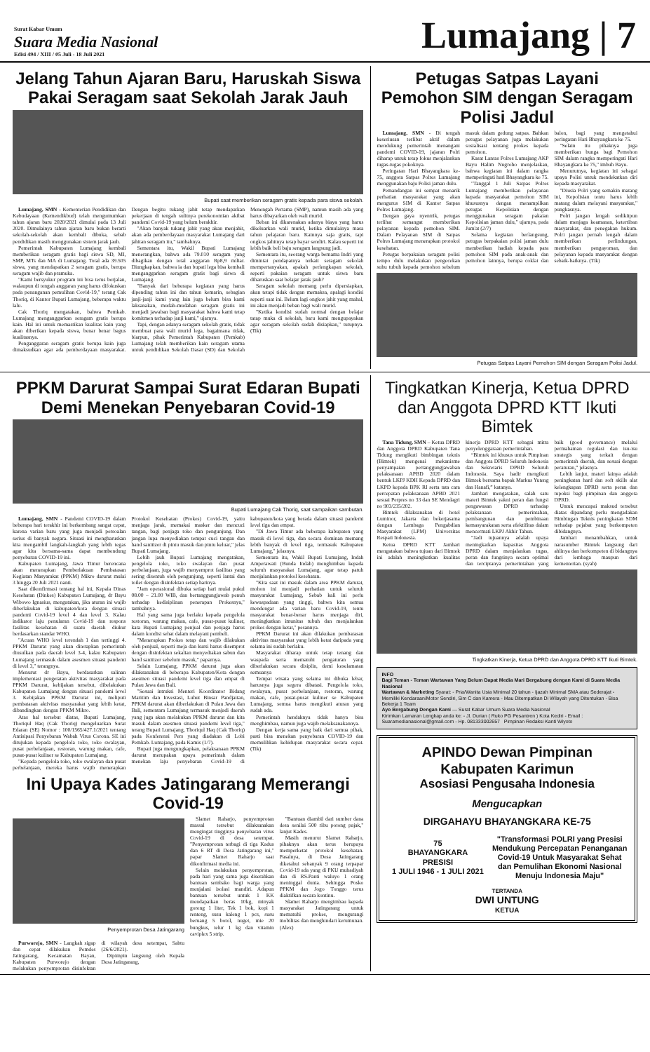Surat Kabar Umum
Suara Media Nasional
Edisi 494 / XIII / 05 Juli - 18 Juli 2021
Lumajang | 7
Jelang Tahun Ajaran Baru, Haruskah Siswa Pakai Seragam saat Sekolah Jarak Jauh
Bupati saat memberikan seragam gratis kepada para siswa sekolah.
Lumajang, SMN - Kementerian Pendidikan dan Kebudayaan (Kemendikbud) telah mengumumkan tahun ajaran baru 2020/2021 dimulai pada 13 Juli 2020. Dimulainya tahun ajaran baru bukan berarti sekolah-sekolah akan kembali dibuka, sebab pendidikan masih menggunakan sistem jarak jauh.
Pemerintah Kabupaten Lumajang kembali memberikan seragam gratis bagi siswa SD, MI, SMP, MTs dan MA di Lumajang. Total ada 39.505 siswa, yang mendapatkan 2 seragam gratis, berupa seragam wajib dan pramuka.
"Kami bersyukur program ini bisa terus berjalan, walaupun di tengah anggaran yang harus difokuskan pada penanganan pemulihan Covid-19," terang Cak Thoriq, di Kantor Bupati Lumajang, beberapa waktu lalu.
Cak Thoriq mengatakan, bahwa Pemkab. Lumajang menganggarkan seragam gratis berupa kain. Hal ini untuk memastikan kualitas kain yang akan diberikan kepada siswa, benar benar bagus kualitasnya.
Penganggaran seragam gratis berupa kain juga dimaksudkan agar ada pemberdayaan masyarakat. Dengan begitu tukang jahit tetap mendapatkan pekerjaan di tengah sulitnya perekonomian akibat pandemi Covid-19 yang belum berakhir.
"Akan banyak tukang jahit yang akan menjahit, akan ada pemberdayaan masyarakat Lumajang dari jahitan seragam itu," tambahnya.
Sementara itu, Wakil Bupati Lumajang menerangkan, bahwa ada 79.010 seragam yang dibagikan dengan total anggaran Rp8,9 miliar. Diungkapkan, bahwa ia dan bupati lega bisa kembali menganggarkan seragam gratis bagi siswa di Lumajang.
"Banyak dari beberapa kegiatan yang harus dipending tahun ini dan tahun kemarin, sebagian janji-janji kami yang lain juga belum bisa kami laksanakan, mudah-mudahan seragam gratis ini menjadi jawaban bagi masyarakat bahwa kami tetap komitmen terhadap janji kami," ujarnya.
Tapi, dengan adanya seragam sekolah gratis, tidak membuat para wali murid lega, bagaimana tidak, biarpun, pihak Pemerintah Kabupaten (Pemkab) Lumajang telah memberikan kain seragam utama untuk pendidikan Sekolah Dasar (SD) dan Sekolah Menengah Pertama (SMP), namun masih ada yang harus dibayarkan oleh wali murid.
Beban ini dikarenakan adanya biaya yang harus dikeluarkan wali murid, ketika dimulainya masa tahun pelajaran baru. Kainnya saja gratis, tapi ongkos jahitnya tetap bayar sendiri. Kalau seperti ini lebih baik beli baju seragam langsung jadi.
Sementara itu, seorang warga bernama Indri yang dimintai pendapatnya terkait seragam sekolah mempertanyakan, apakah perlengkapan sekolah, seperti pakaian seragam untuk siswa baru diharuskan saat belajar jarak jauh?
Seragam sekolah memang perlu dipersiapkan, akan tetapi tidak dengan memaksa, apalagi kondisi seperti saat ini. Belum lagi ongkos jahit yang mahal, ini akan menjadi beban bagi wali murid.
"Ketika kondisi sudah normal dengan belajar tatap muka di sekolah, baru kami mengupayakan agar seragam sekolah sudah disiapkan," tutupnya. (Tik)
Petugas Satpas Layani Pemohon SIM dengan Seragam Polisi Jadul
Lumajang, SMN - Di tengah keseriusan terlibat aktif dalam mendukung pemerintah menangani pandemi COVID-19, jajaran Polri diharap untuk tetap fokus menjalankan tugas-tugas pokoknya.
Peringatan Hari Bhayangkara ke-75, anggota Satpas Polres Lumajang menggunakan baju Polisi jaman dulu.
Pemandangan ini sempat menarik perhatian masyarakat yang akan mengurus SIM di Kantor Satpas Polres Lumajang.
Dengan gaya nyentrik, petugas terlihat semangat memberikan pelayanan kepada pemohon SIM. Dalam Pelayanan SIM di Satpas Polres Lumajang menerapkan protokol kesehatan.
Petugas berpakaian seragam polisi tempo dulu melakukan pengecekan suhu tubuh kepada pemohon sebelum masuk dalam gedung satpas. Bahkan petugas pelayanan juga melakukan sosialisasi tentang prokes kepada pemohon.
Kasat Lantas Polres Lumajang AKP Bayu Halim Nugroho menjelaskan, bahwa kegiatan ini dalam rangka memperingati hari Bhayangkara ke 75.
"Tanggal 1 Juli Satpas Polres Lumajang memberikan pelayanan kepada masyarakat pemohon SIM khususnya dengan menampilkan petugas Kepolisian dengan menggunakan seragam pakaian Kepolisian jaman dulu," ujarnya, pada Jum'at (2/7)
Selama kegiatan berlangsung, petugas berpakaian polisi jaman dulu memberikan hadiah kepada para pemohon SIM pada anak-anak dan pemohon lainnya, berupa coklat dan balon, bagi yang mengetahui peringatan Hari Bhayangkara ke 75.
"Selain itu pihaknya juga memberikan bunga bagi Pemohon SIM dalam rangka memperingati Hari Bhayangkara ke 75," imbuh Bayu.
Menurutnya, kegiatan ini sebagai upaya Polisi untuk mendekatkan diri kepada masyarakat.
"Diusia Polri yang semakin matang ini, Kepolisian tentu harus lebih matang dalam melayani masyarakat," pungkasnya.
Polri jangan lengah sedikitpun dalam menjaga keamanan, ketertiban masyarakat, dan penegakan hukum. Polri jangan pernah lengah dalam memberikan perlindungan, memberikan pengayoman, dan pelayanan kepada masyarakat dengan sebaik-baiknya. (Tik)
Petugas Satpas Layani Pemohon SIM dengan Seragam Polisi Jadul.
PPKM Darurat Sampai Surat Edaran Bupati Demi Menekan Penyebaran Covid-19
Bupati Lumajang Cak Thoriq, saat sampaikan sambutan.
Lumajang, SMN - Pandemi COVID-19 dalam beberapa hari terakhir ini berkembang sangat cepat, karena varian baru yang juga menjadi persoalan serius di banyak negara. Situasi ini mengharuskan kita mengambil langkah-langkah yang lebih tegas agar kita bersama-sama dapat membendung penyebaran COVID-19 ini.
Kabupaten Lumajang, Jawa Timur berencana akan menerapkan Pemberlakuan Pembatasan Kegiatan Masyarakat (PPKM) Mikro darurat mulai 3 hingga 20 Juli 2021 nanti.
Saat dikonfirmasi tentang hal ini, Kepala Dinas Kesehatan (Dinkes) Kabupaten Lumajang, dr Bayu Wibowo Ignasius, mengatakan, jika aturan ini wajib diberlakukan di kabupaten/kota dengan situasi pandemi Covid-19 level 4 dan level 3. Kalau indikator laju penularan Covid-19 dan respons fasilitas kesehatan di suatu daerah diukur berdasarkan standar WHO.
"Acuan WHO level terendah 1 dan tertinggi 4. PPKM Darurat yang akan diterapkan pemerintah diusulkan pada daerah level 3-4, kalau Kabupaten Lumajang termasuk dalam asesmen situasi pandemi di level 3," terangnya.
Menurut dr Bayu, berdasarkan salinan implementasi pengetatan aktivitas masyarakat pada PPKM Darurat, kebijakan tersebut, dibelakukan Kabupaten Lumajang dengan situasi pandemi level 3. Kebijakan PPKM Darurat ini, meliputi pembatasan aktivitas masyarakat yang lebih ketat, dibandingkan dengan PPKM Mikro.
Atas hal tersebut diatas, Bupati Lumajang, Thoriqul Haq (Cak Thoriq) mengeluarkan Surat Edaran (SE) Nomor : 100/1565/427.1/2021 tentang Antisipasi Penyebaran Wabah Virus Corona. SE ini ditujukan kepada pengelola toko, toko swalayan, pusat perbelanjaan, restoran, warung makan, cafe, pusat-pusat kuliner se Kabupaten Lumajang.
"Kepada pengelola toko, toko swalayan dan pusat perbelanjaan, mereka harus wajib menerapkan Protokol Kesehatan (Prokes) Covid-19, yaitu menjaga jarak, memakai masker dan mencuci tangan, bagi penjaga toko dan pengunjung. Dan jangan lupa menyediakan tempat cuci tangan dan hand sanitizer di pintu masuk dan pintu keluar," jelas Bupati Lumajang.
Lebih jauh Bupati Lumajang mengatakan, pengelola toko, toko swalayan dan pusat perbelanjaan, juga wajib menyemprot fasilitas yang sering disentuh oleh pengunjung, seperti lantai dan toilet dengan disinfektan setiap harinya.
"Jam operasional dibuka setiap hari mulai pukul 08.00 – 21.00 WIB, dan bertanggungjawab penuh terhadap kedisiplinan penerapan Prokesnya," tambahnya.
Hal yang sama juga berlaku kepada pengelola restoran, warung makan, cafe, pusat-pusat kuliner, kata Bupati Lumajang penjual dan penjaga harus dalam kondisi sehat dalam melayani pembeli.
"Menerapkan Prokes tetap dan wajib dilakukan oleh penjual, seperti meja dan kursi harus disemprot dengan disinfektan sekalian menyediakan sabun dan hand sanitizer sebelum masuk," paparnya.
Selain Lumajang, PPKM darurat juga akan dilaksanakan di beberapa Kabupaten/Kota dengan asesmen situasi pandemi level tiga dan empat di Pulau Jawa dan Bali.
"Sesuai intruksi Menteri Koordinator Bidang Maritim dan Investasi, Luhut Binsar Pandjaitan, PPKM darurat akan diberlakukan di Pulau Jawa dan Bali, sementara Lumajang termasuk menjadi daerah yang juga akan melakukan PPKM darurat dan kita masuk dalam asesmen situasi pandemi level tiga," terang Bupati Lumajang, Thoriqul Haq (Cak Thoriq) pada Konferensi Pers yang diadakan di Lobi Pemkab. Lumajang, pada Kamis (1/7).
Bupati juga mengungkapkan, pelaksanaan PPKM darurat merupakan upaya pemerintah dalam menekan laju penyebaran Covid-19 di kabupaten/kota yang berada dalam situasi pandemi level tiga dan empat.
"Di Jawa Timur ada beberapa kabupaten yang masuk di level tiga, dan secara dominan memang lebih banyak di level tiga, termasuk Kabupaten Lumajang," jelasnya.
Sementara itu, Wakil Bupati Lumajang, Indah Amperawati (Bunda Indah) menghimbau kepada seluruh masyarakat Lumajang, agar tetap patuh menjalankan protokol kesehatan.
"Kita saat ini masuk dalam area PPKM darurat, mohon ini menjadi perhatian untuk seluruh masyarakat Lumajang, Sebab kali ini perlu kewaspadaan yang tinggi, bahwa kita semua mendengar ada varian baru Covid-19, tentu masyarakat benar-benar harus menjaga diri, meningkatkan imunitas tubuh dan menjalankan prokes dengan ketat," pesannya.
PPKM Darurat ini akan dilakukan pembatasan aktivitas masyarakat yang lebih ketat daripada yang selama ini sudah berlaku.
Masyarakat diharap untuk tetap tenang dan waspada serta mematuhi pengaturan yang diberlakukan secara disiplin, demi keselamatan semuanya
Tempat wisata yang selama ini dibuka lebar, harusnya juga segera dibatasi. Pengelola toko, swalayan, pusat perbelanjaan, restoran, warung makan, cafe, pusat-pusat kuliner se Kabupaten Lumajang, semua harus mengikuti aturan yang sudah ada.
Pemerintah hendaknya tidak hanya bisa menghimbau, namun juga wajib melaksanakannya.
Dengan kerja sama yang baik dari semua pihak, pasti bisa menekan penyebaran COVID-19 dan memulihkan kehidupan masyarakat secara cepat. (Tik)
Ini Upaya Kades Jatingarang Memerangi Covid-19
Penyemprotan Desa Jatingarang Slamet Raharjo, penyemprotan massal tersebut dilaksanakan mengingat tingginya penyebaran virus Covid-19 di desa setempat. "Penyemprotan terbagi di tiga Kadus dan 6 RT di Desa Jatingarang ini," papar Slamet Raharjo saat dikonfirmasi media ini.
Selain melakukan penyemprotan, pada hari yang sama juga diserahkan bantuan sembako bagi warga yang menjalani isolasi mandiri. Adapun bantuan tersebut untuk 1 KK mendapatkan beras 10kg, minyak goreng 1 liter, Tek 1 bok, kopi 1 renteng, susu kaleng 1 pcs, susu beruang 5 botol, nuget, mie 20 bungkus, telur 1 kg dan vitamin caviplex 5 strip.
"Bantuan diambil dari sumber dana desa senilai 500 ribu potong pajak," lanjut Kades.
Masih menurut Slamet Raharjo, pihaknya akan terus berupaya memperketat protokol kesehatan. Pasalnya, di Desa Jatingarang diketahui sebanyak 9 orang terpapar Covid-19 ada yang di PKU muhadiyah dan di RS.Panti waluyo 1 orang meninggal dunia. Sehingga Posko PPKM dan Jogo Tonggo terus diaktifkan secara kontinu.
Slamet Raharjo mengimbau kepada masyarakat Jatingarang untuk mematuhi prokes, mengurangi mobilitas dan menghindari kerumunan. (Alex)
Purworejo, SMN - Langkah sigap dan cepat dilakukan Pemdes Jatingarang, Kecamatan Bayan, Kabupaten Purworejo dengan melakukan penyemprotan disinfektan di wilayah desa setempat, Sabtu (26/6/2021).
Dipimpin langsung oleh Kepala Desa Jatingarang,
Tingkatkan Kinerja, Ketua DPRD dan Anggota DPRD KTT Ikuti Bimtek
Tana Tidung, SMN – Ketua DPRD dan Anggota DPRD Kabupaten Tana Tidung mengikuti bimbingan teknis (Bimtek) mengenai mekanisme penyampaian pertanggungjawaban pelaksanaan APBD 2020 dalam bentuk LKPJ KDH Kepada DPRD dan LKPD kepada BPK RI serta tata cara percepatan pelaksanaan APBD 2021 sesuai Perpres no 33 dan SE Mendagri no 903/235/202.
Bimtek dilaksanakan di hotel Luminor, Jakarta dan bekerjasama dengan Lembaga Pengabdian Masyarakat (LPM) Universitas Respati Indonesia.
Ketua DPRD KTT Jamhari mengatakan bahwa tujuan dari Bimtek ini adalah meningkatkan kualitas kinerja DPRD KTT sebagai mitra penyelenggaraan pemerintahan.
“Bimtek ini khusus untuk Pimpinan dan Anggota DPRD Seluruh Indonesia dan Sekretaris DPRD Seluruh Indonesia. Saya hadir mengikuti Bimtek bersama bapak Markus Yuteng dan Hanafi,” katanya.
Jamhari mengatakan, salah satu materi Bimtek yakni peran dan fungsi pengawasan DPRD terhadap pelaksanaan pemerintahan, pembangunan dan pembinaan kemasyarakatan serta efektifitas dalam mencermati LKPJ Akhir Tahun.
“Jadi tujuannya adalah upaya meningkatkan kapasitas Anggota DPRD dalam menjalankan tugas, peran dan fungsinya secara optimal dan terciptanya pemerintahan yang baik (good governance) melalui permahaman regulasi dan isu-isu strategis yang terkait dengan pemerintah daerah, dan sesuai dengan peraturan,” jelasnya.
Lebih lanjut, materi lainya adalah peningkatan hard dan soft skills alat kelengkapan DPRD serta peran dan tupoksi bagi pimpinan dan anggota DPRD.
Untuk mencapai maksud tersebut diatas dipandang perlu mengadakan Bimbingan Teknis peningkatan SDM terhadap pejabat yang berkompeten dibidangnya.
Jamhari menambahkan, untuk narasumber Bimtek langsung dari ahlinya dan berkompeten di bidangnya dari lembaga maupun dari kementerian. (syah)
Tingkatkan Kinerja, Ketua DPRD dan Anggota DPRD KTT Ikuti Bimtek.
INFO
Bagi Teman - Teman Wartawan Yang Belum Dapat Media Mari Bergabung dengan Kami di Suara Media Nasional
Wartawan & Marketing Syarat: - Pria/Wanita Usia Minimal 20 tahun - Ijazah Minimal SMA atau Sederajat - Memiliki Kendaraan/Motor Sendiri, Sim C dan Kamera - Mau Ditempatkan Di Wilayah yang Ditentukan - Bisa Bekerja 1 Team
Ayo Bergabung Dengan Kami — Surat Kabar Umum Suara Media Nasional
Kirimkan Lamaran Lengkap anda ke: - Jl. Durian ( Ruko PG Pesantren ) Kota Kediri - Email : Suaramedianasional@gmail.com - Hp. 081333002657 Pimpinan Redaksi Kanti Wiyoto
APINDO Dewan Pimpinan Kabupaten Karimun
Asosiasi Pengusaha Indonesia
Mengucapkan
DIRGAHAYU BHAYANGKARA KE-75
75
BHAYANGKARA
PRESISI
1 JULI 1946 - 1 JULI 2021
"Transformasi POLRI yang Presisi Mendukung Percepatan Penanganan Covid-19 Untuk Masyarakat Sehat dan Pemulihan Ekonomi Nasional Menuju Indonesia Maju"
TERTANDA
DWI UNTUNG
KETUA